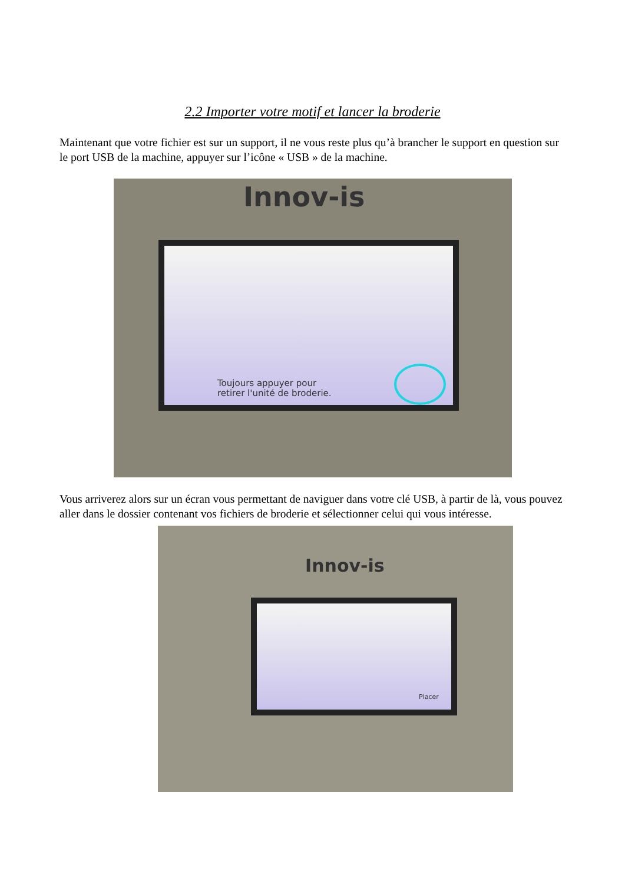2.2 Importer votre motif et lancer la broderie
Maintenant que votre fichier est sur un support, il ne vous reste plus qu’à brancher le support en question sur le port USB de la machine, appuyer sur l’icône « USB » de la machine.
Innov-is
Toujours appuyer pour
retirer l'unité de broderie.
Vous arriverez alors sur un écran vous permettant de naviguer dans votre clé USB, à partir de là, vous pouvez aller dans le dossier contenant vos fichiers de broderie et sélectionner celui qui vous intéresse.
Innov-is
Placer